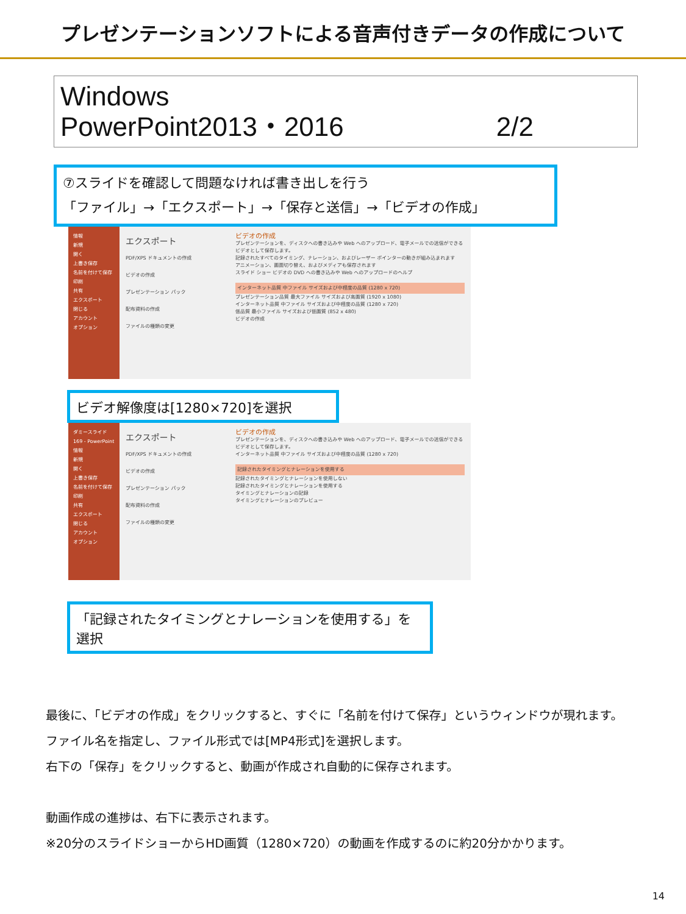プレゼンテーションソフトによる音声付きデータの作成について
Windows
PowerPoint2013・2016 2/2
⑦スライドを確認して問題なければ書き出しを行う
「ファイル」→「エクスポート」→「保存と送信」→「ビデオの作成」
情報
新規
開く
上書き保存
名前を付けて保存
印刷
共有
エクスポート
閉じる
アカウント
オプション
エクスポート
PDF/XPS ドキュメントの作成
ビデオの作成
プレゼンテーション パック
配布資料の作成
ファイルの種類の変更
ビデオの作成
プレゼンテーションを、ディスクへの書き込みや Web へのアップロード、電子メールでの送信ができるビデオとして保存します。
記録されたすべてのタイミング、ナレーション、およびレーザー ポインターの動きが組み込まれます
アニメーション、画面切り替え、およびメディアも保存されます
スライド ショー ビデオの DVD への書き込みや Web へのアップロードのヘルプ
インターネット品質 中ファイル サイズおよび中程度の品質 (1280 x 720)
プレゼンテーション品質 最大ファイル サイズおよび高画質 (1920 x 1080)
インターネット品質 中ファイル サイズおよび中程度の品質 (1280 x 720)
低品質 最小ファイル サイズおよび低画質 (852 x 480)
ビデオの作成
ビデオ解像度は[1280×720]を選択
ダミースライド169 - PowerPoint
情報
新規
開く
上書き保存
名前を付けて保存
印刷
共有
エクスポート
閉じる
アカウント
オプション
エクスポート
PDF/XPS ドキュメントの作成
ビデオの作成
プレゼンテーション パック
配布資料の作成
ファイルの種類の変更
ビデオの作成
プレゼンテーションを、ディスクへの書き込みや Web へのアップロード、電子メールでの送信ができるビデオとして保存します。
インターネット品質 中ファイル サイズおよび中程度の品質 (1280 x 720)
記録されたタイミングとナレーションを使用する
記録されたタイミングとナレーションを使用しない
記録されたタイミングとナレーションを使用する
タイミングとナレーションの記録
タイミングとナレーションのプレビュー
「記録されたタイミングとナレーションを使用する」を選択
最後に、「ビデオの作成」をクリックすると、すぐに「名前を付けて保存」というウィンドウが現れます。
ファイル名を指定し、ファイル形式では[MP4形式]を選択します。
右下の「保存」をクリックすると、動画が作成され自動的に保存されます。
動画作成の進捗は、右下に表示されます。
※20分のスライドショーからHD画質（1280×720）の動画を作成するのに約20分かかります。
14